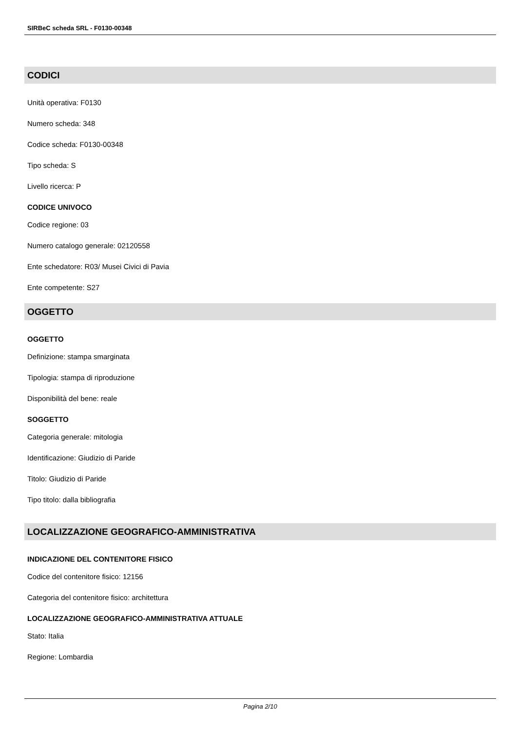SIRBeC scheda SRL - F0130-00348
CODICI
Unità operativa: F0130
Numero scheda: 348
Codice scheda: F0130-00348
Tipo scheda: S
Livello ricerca: P
CODICE UNIVOCO
Codice regione: 03
Numero catalogo generale: 02120558
Ente schedatore: R03/ Musei Civici di Pavia
Ente competente: S27
OGGETTO
OGGETTO
Definizione: stampa smarginata
Tipologia: stampa di riproduzione
Disponibilità del bene: reale
SOGGETTO
Categoria generale: mitologia
Identificazione: Giudizio di Paride
Titolo: Giudizio di Paride
Tipo titolo: dalla bibliografia
LOCALIZZAZIONE GEOGRAFICO-AMMINISTRATIVA
INDICAZIONE DEL CONTENITORE FISICO
Codice del contenitore fisico: 12156
Categoria del contenitore fisico: architettura
LOCALIZZAZIONE GEOGRAFICO-AMMINISTRATIVA ATTUALE
Stato: Italia
Regione: Lombardia
Pagina 2/10